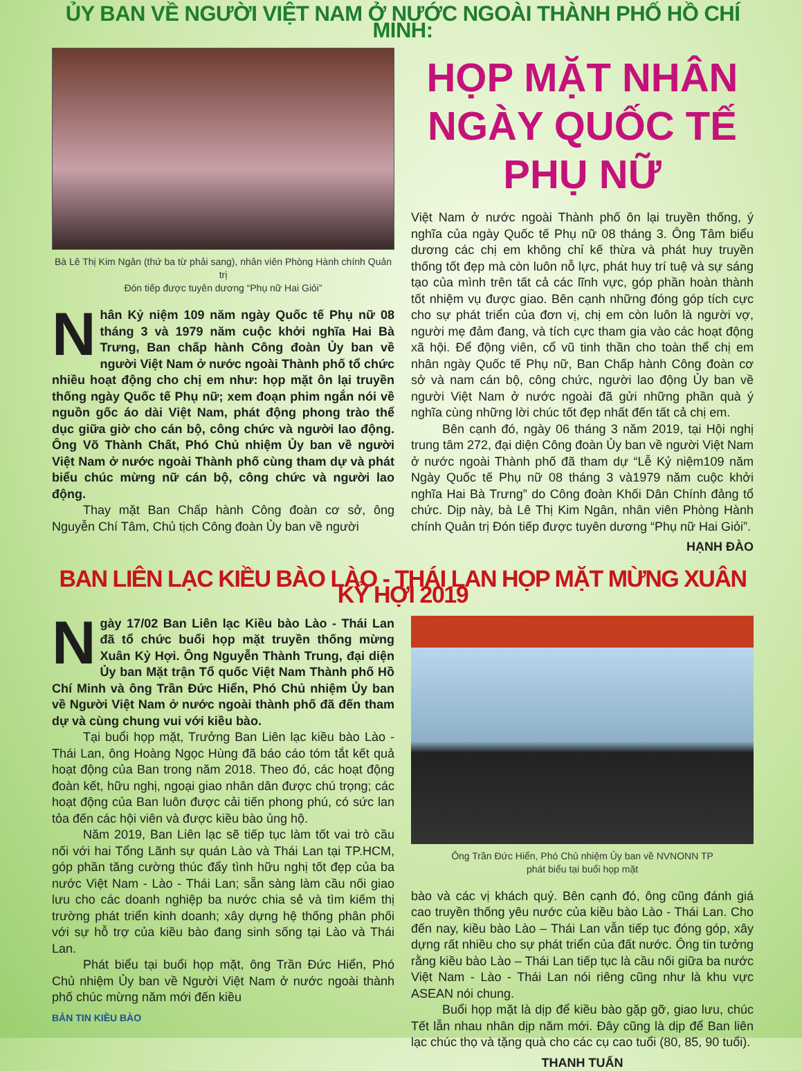ỦY BAN VỀ NGƯỜI VIỆT NAM Ở NƯỚC NGOÀI THÀNH PHỐ HỒ CHÍ MINH:
Bà Lê Thị Kim Ngân (thứ ba từ phải sang), nhân viên Phòng Hành chính Quản trị
Đón tiếp được tuyên dương “Phụ nữ Hai Giỏi”
Nhân Kỷ niệm 109 năm ngày Quốc tế Phụ nữ 08 tháng 3 và 1979 năm cuộc khởi nghĩa Hai Bà Trưng, Ban chấp hành Công đoàn Ủy ban về người Việt Nam ở nước ngoài Thành phố tổ chức nhiều hoạt động cho chị em như: họp mặt ôn lại truyền thống ngày Quốc tế Phụ nữ; xem đoạn phim ngắn nói về nguồn gốc áo dài Việt Nam, phát động phong trào thể dục giữa giờ cho cán bộ, công chức và người lao động. Ông Võ Thành Chất, Phó Chủ nhiệm Ủy ban về người Việt Nam ở nước ngoài Thành phố cùng tham dự và phát biểu chúc mừng nữ cán bộ, công chức và người lao động.
Thay mặt Ban Chấp hành Công đoàn cơ sở, ông Nguyễn Chí Tâm, Chủ tịch Công đoàn Ủy ban về người
HỌP MẶT NHÂN NGÀY QUỐC TẾ PHỤ NỮ
Việt Nam ở nước ngoài Thành phố ôn lại truyền thống, ý nghĩa của ngày Quốc tế Phụ nữ 08 tháng 3. Ông Tâm biểu dương các chị em không chỉ kế thừa và phát huy truyền thống tốt đẹp mà còn luôn nỗ lực, phát huy trí tuệ và sự sáng tạo của mình trên tất cả các lĩnh vực, góp phần hoàn thành tốt nhiệm vụ được giao. Bên cạnh những đóng góp tích cực cho sự phát triển của đơn vị, chị em còn luôn là người vợ, người mẹ đảm đang, và tích cực tham gia vào các hoạt động xã hội. Để động viên, cổ vũ tinh thần cho toàn thể chị em nhân ngày Quốc tế Phụ nữ, Ban Chấp hành Công đoàn cơ sở và nam cán bộ, công chức, người lao động Ủy ban về người Việt Nam ở nước ngoài đã gửi những phần quà ý nghĩa cùng những lời chúc tốt đẹp nhất đến tất cả chị em.
Bên cạnh đó, ngày 06 tháng 3 năm 2019, tại Hội nghị trung tâm 272, đại diện Công đoàn Ủy ban về người Việt Nam ở nước ngoài Thành phố đã tham dự “Lễ Kỷ niệm109 năm Ngày Quốc tế Phụ nữ 08 tháng 3 và1979 năm cuộc khởi nghĩa Hai Bà Trưng” do Công đoàn Khối Dân Chính đảng tổ chức. Dịp này, bà Lê Thị Kim Ngân, nhân viên Phòng Hành chính Quản trị Đón tiếp được tuyên dương “Phụ nữ Hai Giỏi”.
HẠNH ĐÀO
BAN LIÊN LẠC KIỀU BÀO LÀO - THÁI LAN HỌP MẶT MỪNG XUÂN KỶ HỢI 2019
Ngày 17/02 Ban Liên lạc Kiều bào Lào - Thái Lan đã tổ chức buổi họp mặt truyền thống mừng Xuân Kỷ Hợi. Ông Nguyễn Thành Trung, đại diện Ủy ban Mặt trận Tổ quốc Việt Nam Thành phố Hồ Chí Minh và ông Trần Đức Hiển, Phó Chủ nhiệm Ủy ban về Người Việt Nam ở nước ngoài thành phố đã đến tham dự và cùng chung vui với kiều bào.
Tại buổi họp mặt, Trưởng Ban Liên lạc kiều bào Lào - Thái Lan, ông Hoàng Ngọc Hùng đã báo cáo tóm tắt kết quả hoạt động của Ban trong năm 2018. Theo đó, các hoạt động đoàn kết, hữu nghị, ngoại giao nhân dân được chú trọng; các hoạt động của Ban luôn được cải tiến phong phú, có sức lan tỏa đến các hội viên và được kiều bào ủng hộ.
Năm 2019, Ban Liên lạc sẽ tiếp tục làm tốt vai trò cầu nối với hai Tổng Lãnh sự quán Lào và Thái Lan tại TP.HCM, góp phần tăng cường thúc đẩy tình hữu nghị tốt đẹp của ba nước Việt Nam - Lào - Thái Lan; sẵn sàng làm cầu nối giao lưu cho các doanh nghiệp ba nước chia sẻ và tìm kiếm thị trường phát triển kinh doanh; xây dựng hệ thống phân phối với sự hỗ trợ của kiều bào đang sinh sống tại Lào và Thái Lan.
Phát biểu tại buổi họp mặt, ông Trần Đức Hiển, Phó Chủ nhiệm Ủy ban về Người Việt Nam ở nước ngoài thành phố chúc mừng năm mới đến kiều
BẢN TIN KIỀU BÀO
Ông Trần Đức Hiển, Phó Chủ nhiệm Ủy ban về NVNONN TP
phát biểu tại buổi họp mặt
bào và các vị khách quý. Bên cạnh đó, ông cũng đánh giá cao truyền thống yêu nước của kiều bào Lào - Thái Lan. Cho đến nay, kiều bào Lào – Thái Lan vẫn tiếp tục đóng góp, xây dựng rất nhiều cho sự phát triển của đất nước. Ông tin tưởng rằng kiều bào Lào – Thái Lan tiếp tục là cầu nối giữa ba nước Việt Nam - Lào - Thái Lan nói riêng cũng như là khu vực ASEAN nói chung.
Buổi họp mặt là dịp để kiều bào gặp gỡ, giao lưu, chúc Tết lẫn nhau nhân dịp năm mới. Đây cũng là dịp để Ban liên lạc chúc thọ và tặng quà cho các cụ cao tuổi (80, 85, 90 tuổi).
THANH TUẤN